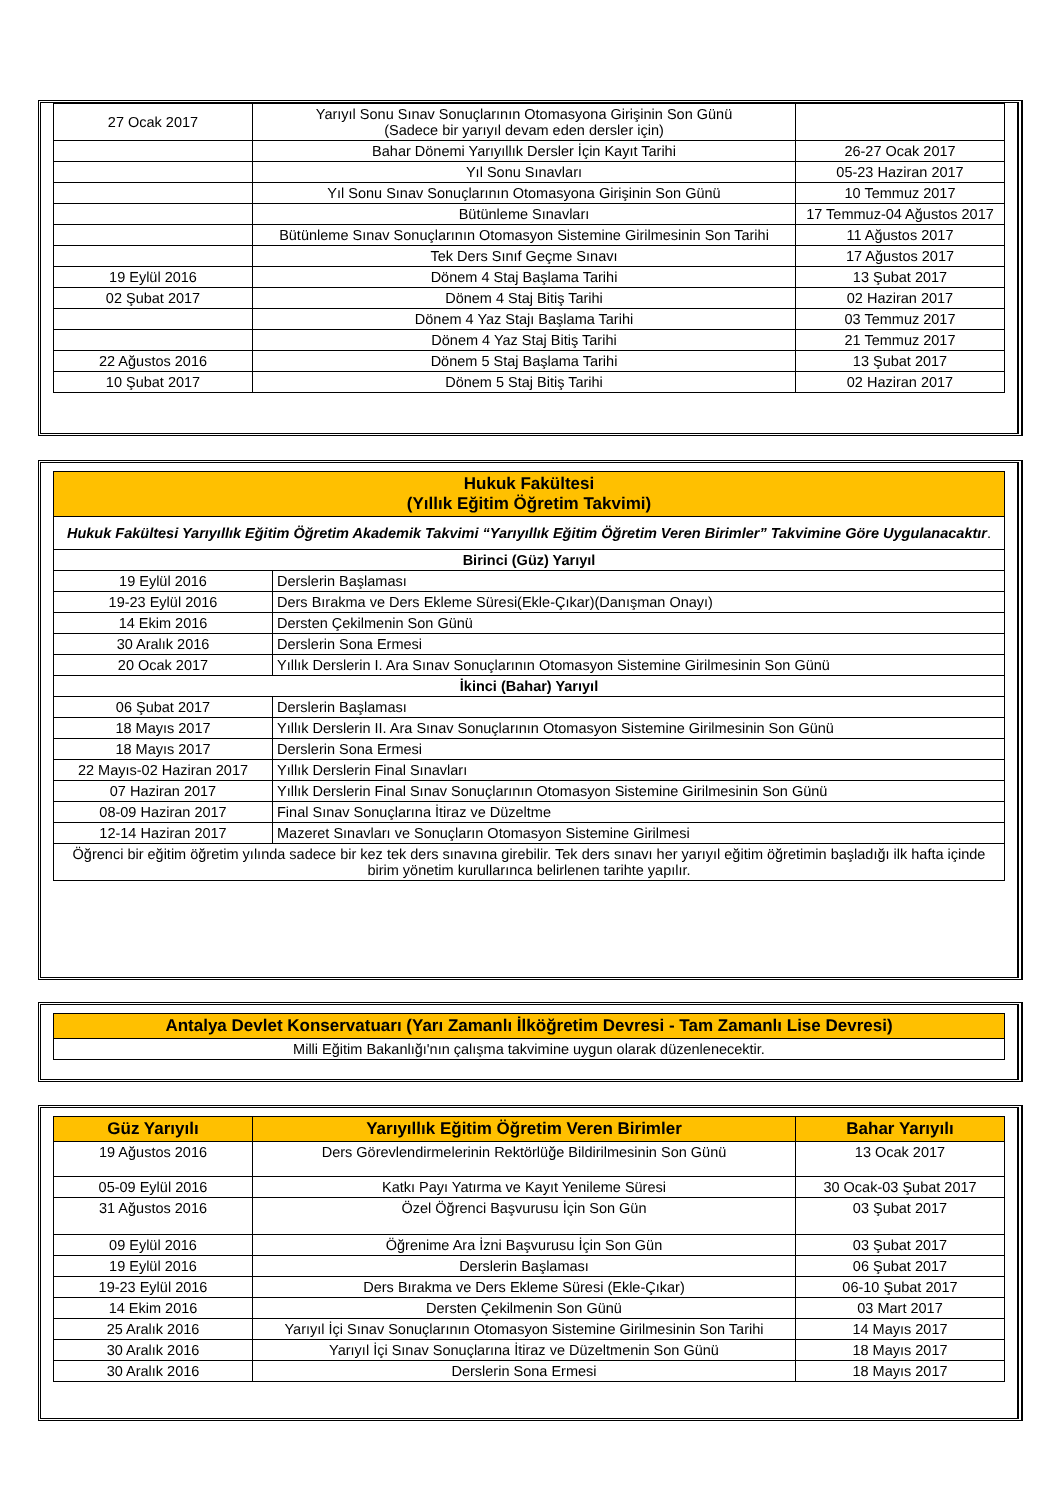| 27 Ocak 2017 | Yarıyıl Sonu Sınav Sonuçlarının Otomasyona Girişinin Son Günü (Sadece bir yarıyıl devam eden dersler için) | |
| | Bahar Dönemi Yarıyıllık Dersler İçin Kayıt Tarihi | 26-27 Ocak 2017 |
| | Yıl Sonu Sınavları | 05-23 Haziran 2017 |
| | Yıl Sonu Sınav Sonuçlarının Otomasyona Girişinin Son Günü | 10 Temmuz 2017 |
| | Bütünleme Sınavları | 17 Temmuz-04 Ağustos 2017 |
| | Bütünleme Sınav Sonuçlarının Otomasyon Sistemine Girilmesinin Son Tarihi | 11 Ağustos 2017 |
| | Tek Ders Sınıf Geçme Sınavı | 17 Ağustos 2017 |
| 19 Eylül 2016 | Dönem 4 Staj Başlama Tarihi | 13 Şubat 2017 |
| 02 Şubat 2017 | Dönem 4 Staj Bitiş Tarihi | 02 Haziran 2017 |
| | Dönem 4 Yaz Stajı Başlama Tarihi | 03 Temmuz 2017 |
| | Dönem 4 Yaz Staj Bitiş Tarihi | 21 Temmuz 2017 |
| 22 Ağustos 2016 | Dönem 5 Staj Başlama Tarihi | 13 Şubat 2017 |
| 10 Şubat 2017 | Dönem 5 Staj Bitiş Tarihi | 02 Haziran 2017 |
| Hukuk Fakültesi (Yıllık Eğitim Öğretim Takvimi) | |
| Hukuk Fakültesi Yarıyıllık Eğitim Öğretim Akademik Takvimi “Yarıyıllık Eğitim Öğretim Veren Birimler” Takvimine Göre Uygulanacaktır . | |
| Birinci (Güz) Yarıyıl | |
| 19 Eylül 2016 | Derslerin Başlaması |
| 19-23 Eylül 2016 | Ders Bırakma ve Ders Ekleme Süresi(Ekle-Çıkar)(Danışman Onayı) |
| 14 Ekim 2016 | Dersten Çekilmenin Son Günü |
| 30 Aralık 2016 | Derslerin Sona Ermesi |
| 20 Ocak 2017 | Yıllık Derslerin I. Ara Sınav Sonuçlarının Otomasyon Sistemine Girilmesinin Son Günü |
| İkinci (Bahar) Yarıyıl | |
| 06 Şubat 2017 | Derslerin Başlaması |
| 18 Mayıs 2017 | Yıllık Derslerin II. Ara Sınav Sonuçlarının Otomasyon Sistemine Girilmesinin Son Günü |
| 18 Mayıs 2017 | Derslerin Sona Ermesi |
| 22 Mayıs-02 Haziran 2017 | Yıllık Derslerin Final Sınavları |
| 07 Haziran 2017 | Yıllık Derslerin Final Sınav Sonuçlarının Otomasyon Sistemine Girilmesinin Son Günü |
| 08-09 Haziran 2017 | Final Sınav Sonuçlarına İtiraz ve Düzeltme |
| 12-14 Haziran 2017 | Mazeret Sınavları ve Sonuçların Otomasyon Sistemine Girilmesi |
| Öğrenci bir eğitim öğretim yılında sadece bir kez tek ders sınavına girebilir. Tek ders sınavı her yarıyıl eğitim öğretimin başladığı ilk hafta içinde birim yönetim kurullarınca belirlenen tarihte yapılır. | |
| Antalya Devlet Konservatuarı (Yarı Zamanlı İlköğretim Devresi - Tam Zamanlı Lise Devresi) |
| Milli Eğitim Bakanlığı'nın çalışma takvimine uygun olarak düzenlenecektir. |
| Güz Yarıyılı | Yarıyıllık Eğitim Öğretim Veren Birimler | Bahar Yarıyılı |
| --- | --- | --- |
| 19 Ağustos 2016 | Ders Görevlendirmelerinin Rektörlüğe Bildirilmesinin Son Günü | 13 Ocak 2017 |
| 05-09 Eylül 2016 | Katkı Payı Yatırma ve Kayıt Yenileme Süresi | 30 Ocak-03 Şubat 2017 |
| 31 Ağustos 2016 | Özel Öğrenci Başvurusu İçin Son Gün | 03 Şubat 2017 |
| 09 Eylül 2016 | Öğrenime Ara İzni Başvurusu İçin Son Gün | 03 Şubat 2017 |
| 19 Eylül 2016 | Derslerin Başlaması | 06 Şubat 2017 |
| 19-23 Eylül 2016 | Ders Bırakma ve Ders Ekleme Süresi (Ekle-Çıkar) | 06-10 Şubat 2017 |
| 14 Ekim 2016 | Dersten Çekilmenin Son Günü | 03 Mart 2017 |
| 25 Aralık 2016 | Yarıyıl İçi Sınav Sonuçlarının Otomasyon Sistemine Girilmesinin Son Tarihi | 14 Mayıs 2017 |
| 30 Aralık 2016 | Yarıyıl İçi Sınav Sonuçlarına İtiraz ve Düzeltmenin Son Günü | 18 Mayıs 2017 |
| 30 Aralık 2016 | Derslerin Sona Ermesi | 18 Mayıs 2017 |